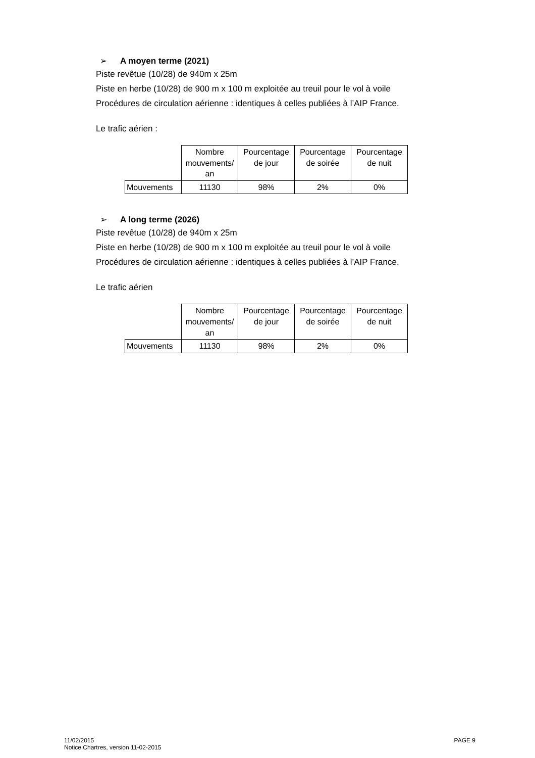➢ A moyen terme (2021)
Piste revêtue (10/28) de 940m x 25m
Piste en herbe (10/28) de 900 m x 100 m exploitée au treuil pour le vol à voile
Procédures de circulation aérienne : identiques à celles publiées à l’AIP France.
Le trafic aérien :
| | Nombre mouvements/ an | Pourcentage de jour | Pourcentage de soirée | Pourcentage de nuit |
| Mouvements | 11130 | 98% | 2% | 0% |
➢ A long terme (2026)
Piste revêtue (10/28) de 940m x 25m
Piste en herbe (10/28) de 900 m x 100 m exploitée au treuil pour le vol à voile
Procédures de circulation aérienne : identiques à celles publiées à l’AIP France.
Le trafic aérien
| | Nombre mouvements/ an | Pourcentage de jour | Pourcentage de soirée | Pourcentage de nuit |
| Mouvements | 11130 | 98% | 2% | 0% |
11/02/2015
Notice Chartres, version 11-02-2015
PAGE 9